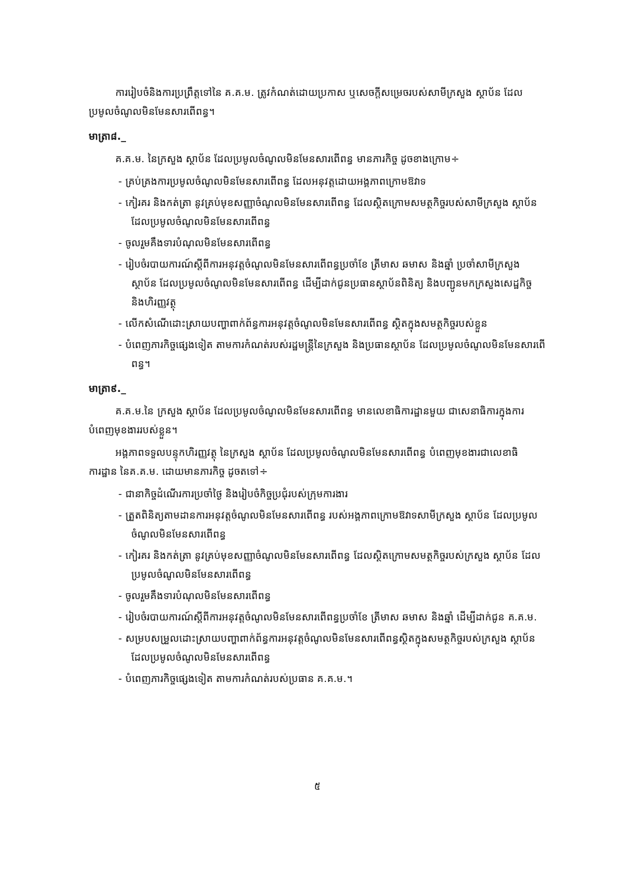ការរៀបចំនិងការប្រព្រឹត្តទៅនៃ គ.គ.ម. ត្រូវកំណត់ដោយប្រកាស ឬសេចក្តីសម្រេចរបស់សាមីក្រសួង ស្ថាប័ន ដែលប្រមូលចំណូលមិនមែនសារពើពន្ធ។
មាត្រា៨._
គ.គ.ម. នៃក្រសួង ស្ថាប័ន ដែលប្រមូលចំណូលមិនមែនសារពើពន្ធ មានភារកិច្ច ដូចខាងក្រោម÷
- គ្រប់គ្រងការប្រមូលចំណូលមិនមែនសារពើពន្ធ ដែលអនុវត្តដោយអង្គភាពក្រោមឱវាទ
- កៀរគរ និងកត់ត្រា នូវគ្រប់មុខសញ្ញាចំណូលមិនមែនសារពើពន្ធ ដែលស្ថិតក្រោមសមត្ថកិច្ចរបស់សាមីក្រសួង ស្ថាប័ន ដែលប្រមូលចំណូលមិនមែនសារពើពន្ធ
- ចូលរួមគឹងទារបំណុលមិនមែនសារពើពន្ធ
- រៀបចំរបាយការណ៍ស្តីពីការអនុវត្តចំណូលមិនមែនសារពើពន្ធប្រចាំខែ ត្រីមាស ឆមាស និងឆ្នាំ ប្រចាំសាមីក្រសួង ស្ថាប័ន ដែលប្រមូលចំណូលមិនមែនសារពើពន្ធ ដើម្បីដាក់ជូនប្រធានស្ថាប័នពិនិត្យ និងបញ្ជូនមកក្រសួងសេដ្ឋកិច្ចនិងហិរញ្ញវត្ថុ
- លើកសំណើដោះស្រាយបញ្ហាពាក់ព័ន្ធការអនុវត្តចំណូលមិនមែនសារពើពន្ធ ស្ថិតក្នុងសមត្ថកិច្ចរបស់ខ្លួន
- បំពេញភារកិច្ចផ្សេងទៀត តាមការកំណត់របស់រដ្ឋមន្ត្រីនៃក្រសួង និងប្រធានស្ថាប័ន ដែលប្រមូលចំណូលមិនមែនសារពើពន្ធ។
មាត្រា៩._
គ.គ.ម.នៃ ក្រសួង ស្ថាប័ន ដែលប្រមូលចំណូលមិនមែនសារពើពន្ធ មានលេខាធិការដ្ឋានមួយ ជាសេនាធិការក្នុងការបំពេញមុខងាររបស់ខ្លួន។
អង្គភាពទទួលបន្ទុកហិរញ្ញវត្ថុ នៃក្រសួង ស្ថាប័ន ដែលប្រមូលចំណូលមិនមែនសារពើពន្ធ បំពេញមុខងារជាលេខាធិការដ្ឋាន នៃគ.គ.ម. ដោយមានភារកិច្ច ដូចតទៅ÷
- ជានាកិច្ចដំណើរការប្រចាំថ្ងៃ និងរៀបចំកិច្ចប្រជុំរបស់ក្រុមការងារ
- ត្រួតពិនិត្យតាមដានការអនុវត្តចំណូលមិនមែនសារពើពន្ធ របស់អង្គភាពក្រោមឱវាទសាមីក្រសួង ស្ថាប័ន ដែលប្រមូលចំណូលមិនមែនសារពើពន្ធ
- កៀរគរ និងកត់ត្រា នូវគ្រប់មុខសញ្ញាចំណូលមិនមែនសារពើពន្ធ ដែលស្ថិតក្រោមសមត្ថកិច្ចរបស់ក្រសួង ស្ថាប័ន ដែលប្រមូលចំណូលមិនមែនសារពើពន្ធ
- ចូលរួមគឹងទារបំណុលមិនមែនសារពើពន្ធ
- រៀបចំរបាយការណ៍ស្តីពីការអនុវត្តចំណូលមិនមែនសារពើពន្ធប្រចាំខែ ត្រីមាស ឆមាស និងឆ្នាំ ដើម្បីដាក់ជូន គ.គ.ម.
- សម្របសម្រួលដោះស្រាយបញ្ហាពាក់ព័ន្ធការអនុវត្តចំណូលមិនមែនសារពើពន្ធស្ថិតក្នុងសមត្ថកិច្ចរបស់ក្រសួង ស្ថាប័ន ដែលប្រមូលចំណូលមិនមែនសារពើពន្ធ
- បំពេញភារកិច្ចផ្សេងទៀត តាមការកំណត់របស់ប្រធាន គ.គ.ម.។
៥